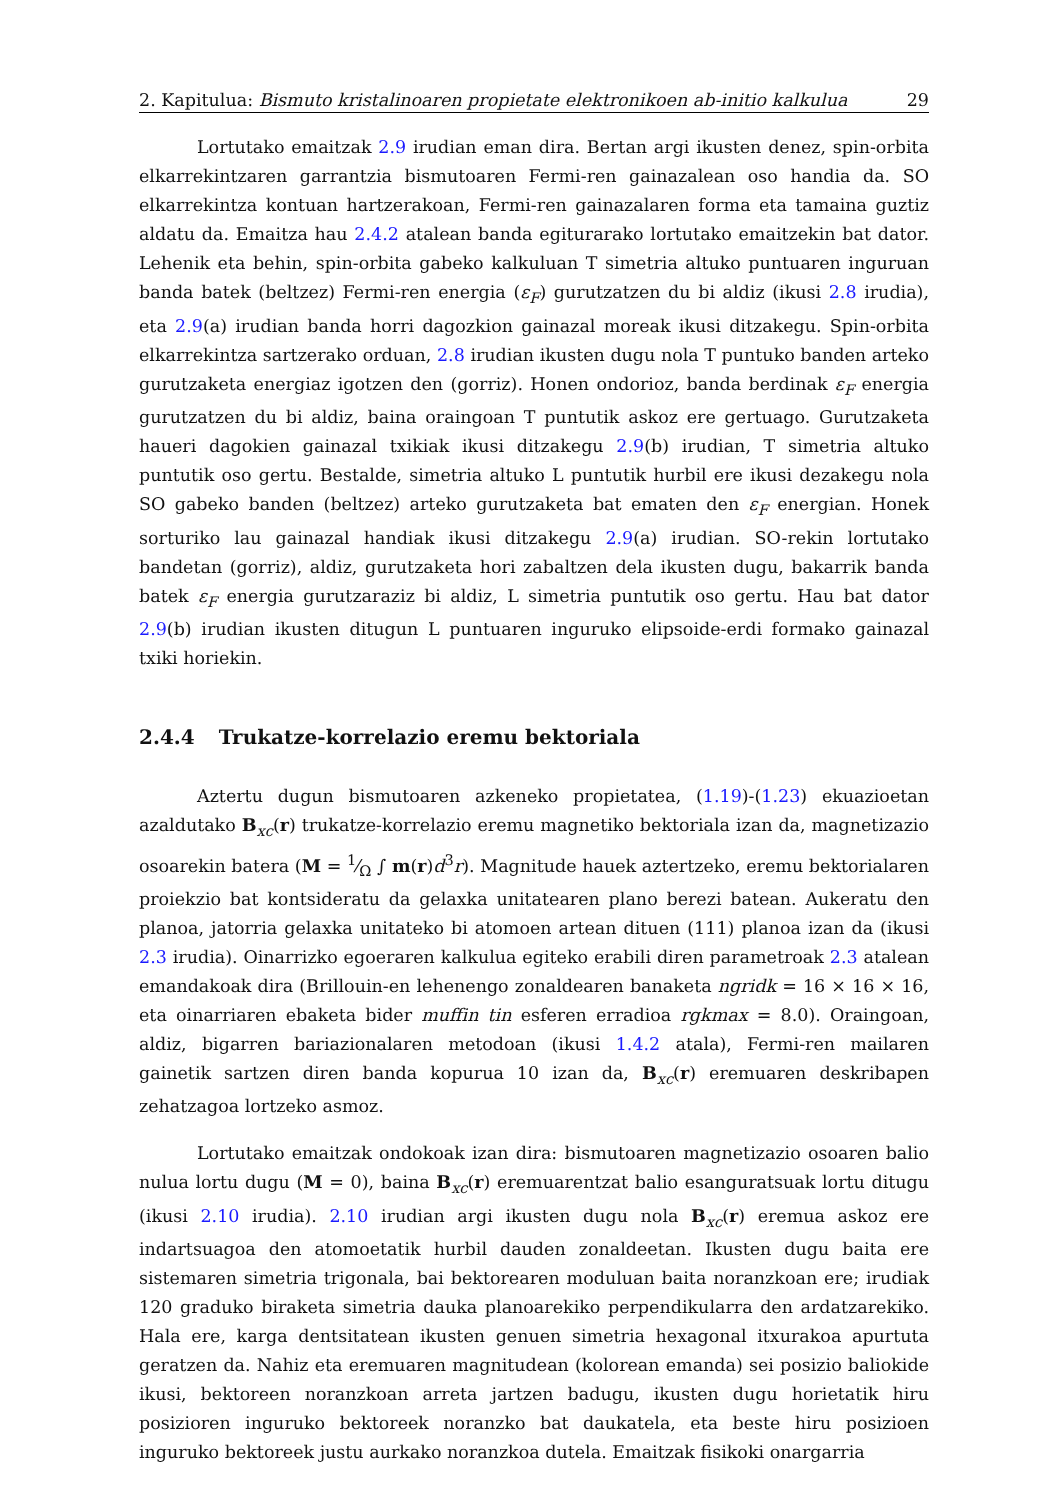2. Kapitulua: Bismuto kristalinoaren propietate elektronikoen ab-initio kalkulua 29
Lortutako emaitzak 2.9 irudian eman dira. Bertan argi ikusten denez, spin-orbita elkarrekintzaren garrantzia bismutoaren Fermi-ren gainazalean oso handia da. SO elkarrekintza kontuan hartzerakoan, Fermi-ren gainazalaren forma eta tamaina guztiz aldatu da. Emaitza hau 2.4.2 atalean banda egiturarako lortutako emaitzekin bat dator. Lehenik eta behin, spin-orbita gabeko kalkuluan T simetria altuko puntuaren inguruan banda batek (beltzez) Fermi-ren energia (ε<sub>F</sub>) gurutzatzen du bi aldiz (ikusi 2.8 irudia), eta 2.9(a) irudian banda horri dagozkion gainazal moreak ikusi ditzakegu. Spin-orbita elkarrekintza sartzerako orduan, 2.8 irudian ikusten dugu nola T puntuko banden arteko gurutzaketa energiaz igotzen den (gorriz). Honen ondorioz, banda berdinak ε<sub>F</sub> energia gurutzatzen du bi aldiz, baina oraingoan T puntutik askoz ere gertuago. Gurutzaketa haueri dagokien gainazal txikiak ikusi ditzakegu 2.9(b) irudian, T simetria altuko puntutik oso gertu. Bestalde, simetria altuko L puntutik hurbil ere ikusi dezakegu nola SO gabeko banden (beltzez) arteko gurutzaketa bat ematen den ε<sub>F</sub> energian. Honek sorturiko lau gainazal handiak ikusi ditzakegu 2.9(a) irudian. SO-rekin lortutako bandetan (gorriz), aldiz, gurutzaketa hori zabaltzen dela ikusten dugu, bakarrik banda batek ε<sub>F</sub> energia gurutzaraziz bi aldiz, L simetria puntutik oso gertu. Hau bat dator 2.9(b) irudian ikusten ditugun L puntuaren inguruko elipsoide-erdi formako gainazal txiki horiekin.
2.4.4 Trukatze-korrelazio eremu bektoriala
Aztertu dugun bismutoaren azkeneko propietatea, (1.19)-(1.23) ekuazioetan azaldutako B<sub>xc</sub>(r) trukatze-korrelazio eremu magnetiko bektoriala izan da, magnetizazio osoarekin batera (M = 1⁄Ω ∫ m(r)d<sup>3</sup>r). Magnitude hauek aztertzeko, eremu bektorialaren proiekzio bat kontsideratu da gelaxka unitatearen plano berezi batean. Aukeratu den planoa, jatorria gelaxka unitateko bi atomoen artean dituen (111) planoa izan da (ikusi 2.3 irudia). Oinarrizko egoeraren kalkulua egiteko erabili diren parametroak 2.3 atalean emandakoak dira (Brillouin-en lehenengo zonaldearen banaketa ngridk = 16 × 16 × 16, eta oinarriaren ebaketa bider muffin tin esferen erradioa rgkmax = 8.0). Oraingoan, aldiz, bigarren bariazionalaren metodoan (ikusi 1.4.2 atala), Fermi-ren mailaren gainetik sartzen diren banda kopurua 10 izan da, B<sub>xc</sub>(r) eremuaren deskribapen zehatzagoa lortzeko asmoz.
Lortutako emaitzak ondokoak izan dira: bismutoaren magnetizazio osoaren balio nulua lortu dugu (M = 0), baina B<sub>xc</sub>(r) eremuarentzat balio esanguratsuak lortu ditugu (ikusi 2.10 irudia). 2.10 irudian argi ikusten dugu nola B<sub>xc</sub>(r) eremua askoz ere indartsuagoa den atomoetatik hurbil dauden zonaldeetan. Ikusten dugu baita ere sistemaren simetria trigonala, bai bektorearen moduluan baita noranzkoan ere; irudiak 120 graduko biraketa simetria dauka planoarekiko perpendikularra den ardatzarekiko. Hala ere, karga dentsitatean ikusten genuen simetria hexagonal itxurakoa apurtuta geratzen da. Nahiz eta eremuaren magnitudean (kolorean emanda) sei posizio baliokide ikusi, bektoreen noranzkoan arreta jartzen badugu, ikusten dugu horietatik hiru posizioren inguruko bektoreek noranzko bat daukatela, eta beste hiru posizioen inguruko bektoreek justu aurkako noranzkoa dutela. Emaitzak fisikoki onargarria